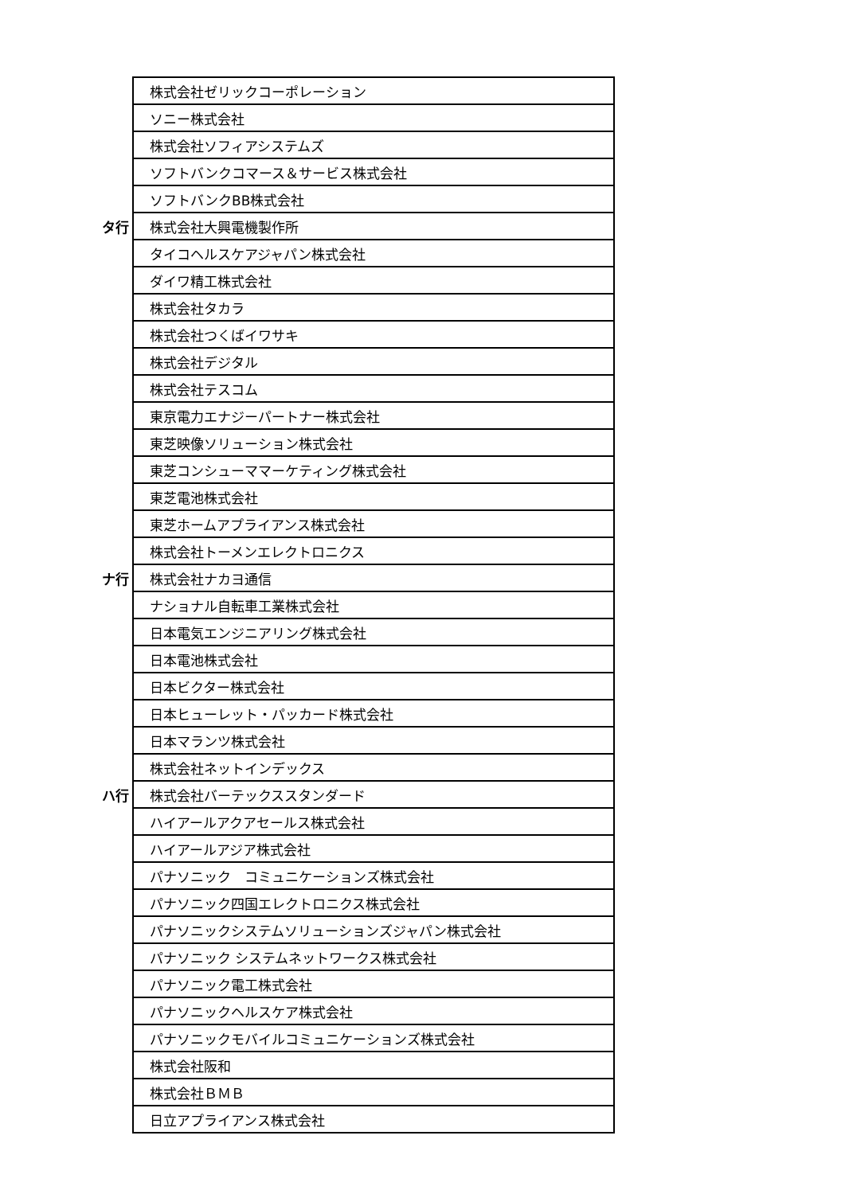| | 株式会社ゼリックコーポレーション |
| | ソニー株式会社 |
| | 株式会社ソフィアシステムズ |
| | ソフトバンクコマース＆サービス株式会社 |
| | ソフトバンクBB株式会社 |
| タ行 | 株式会社大興電機製作所 |
| | タイコヘルスケアジャパン株式会社 |
| | ダイワ精工株式会社 |
| | 株式会社タカラ |
| | 株式会社つくばイワサキ |
| | 株式会社デジタル |
| | 株式会社テスコム |
| | 東京電力エナジーパートナー株式会社 |
| | 東芝映像ソリューション株式会社 |
| | 東芝コンシューママーケティング株式会社 |
| | 東芝電池株式会社 |
| | 東芝ホームアプライアンス株式会社 |
| | 株式会社トーメンエレクトロニクス |
| ナ行 | 株式会社ナカヨ通信 |
| | ナショナル自転車工業株式会社 |
| | 日本電気エンジニアリング株式会社 |
| | 日本電池株式会社 |
| | 日本ビクター株式会社 |
| | 日本ヒューレット・パッカード株式会社 |
| | 日本マランツ株式会社 |
| | 株式会社ネットインデックス |
| ハ行 | 株式会社バーテックススタンダード |
| | ハイアールアクアセールス株式会社 |
| | ハイアールアジア株式会社 |
| | パナソニック コミュニケーションズ株式会社 |
| | パナソニック四国エレクトロニクス株式会社 |
| | パナソニックシステムソリューションズジャパン株式会社 |
| | パナソニック システムネットワークス株式会社 |
| | パナソニック電工株式会社 |
| | パナソニックヘルスケア株式会社 |
| | パナソニックモバイルコミュニケーションズ株式会社 |
| | 株式会社阪和 |
| | 株式会社ＢＭＢ |
| | 日立アプライアンス株式会社 |